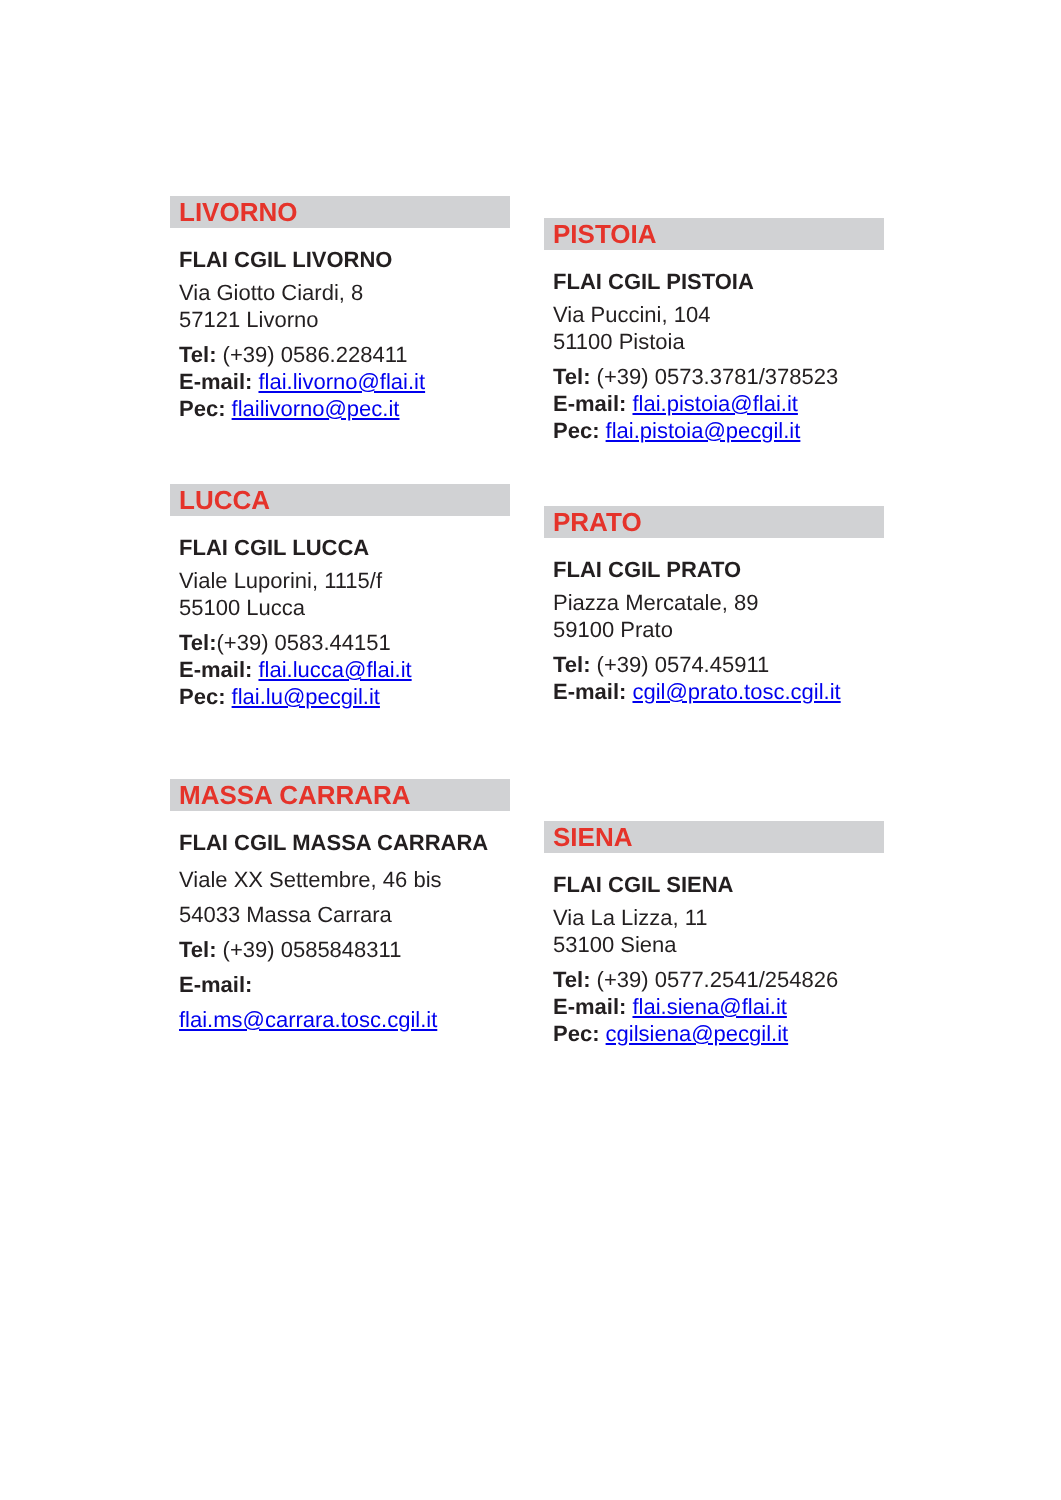LIVORNO
FLAI CGIL LIVORNO
Via Giotto Ciardi, 8
57121 Livorno
Tel: (+39) 0586.228411
E-mail: flai.livorno@flai.it
Pec: flailivorno@pec.it
LUCCA
FLAI CGIL LUCCA
Viale Luporini, 1115/f
55100 Lucca
Tel:(+39) 0583.44151
E-mail: flai.lucca@flai.it
Pec: flai.lu@pecgil.it
MASSA CARRARA
FLAI CGIL MASSA CARRARA
Viale XX Settembre, 46 bis
54033 Massa Carrara
Tel: (+39) 0585848311
E-mail:
flai.ms@carrara.tosc.cgil.it
PISTOIA
FLAI CGIL PISTOIA
Via Puccini, 104
51100 Pistoia
Tel: (+39) 0573.3781/378523
E-mail: flai.pistoia@flai.it
Pec: flai.pistoia@pecgil.it
PRATO
FLAI CGIL PRATO
Piazza Mercatale, 89
59100 Prato
Tel: (+39) 0574.45911
E-mail: cgil@prato.tosc.cgil.it
SIENA
FLAI CGIL SIENA
Via La Lizza, 11
53100 Siena
Tel: (+39) 0577.2541/254826
E-mail: flai.siena@flai.it
Pec: cgilsiena@pecgil.it